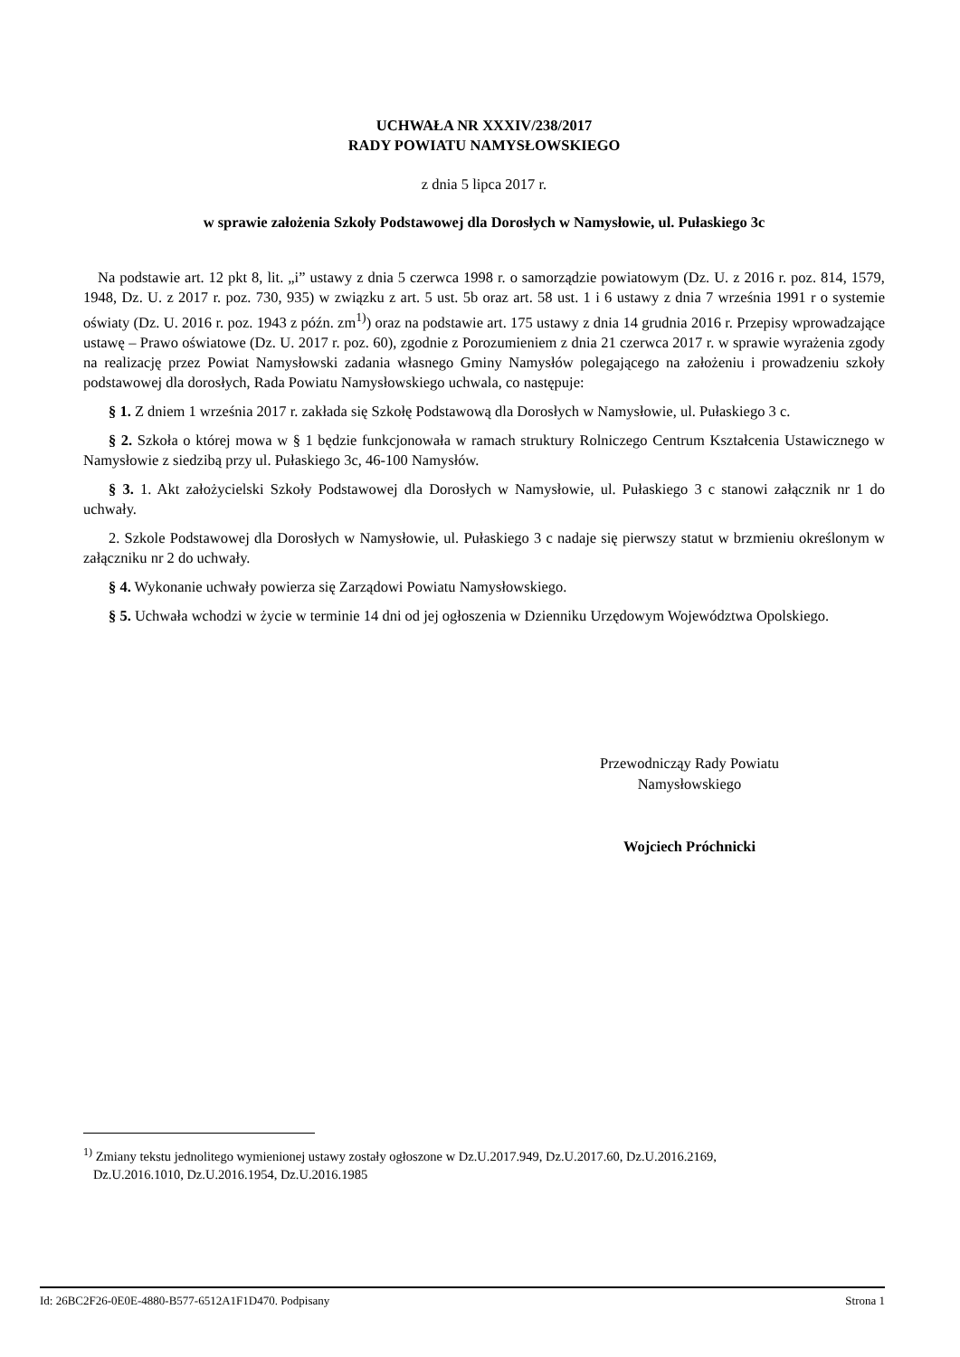UCHWAŁA NR XXXIV/238/2017
RADY POWIATU NAMYSŁOWSKIEGO
z dnia 5 lipca 2017 r.
w sprawie założenia Szkoły Podstawowej dla Dorosłych w Namysłowie, ul. Pułaskiego 3c
Na podstawie art. 12 pkt 8, lit. „i” ustawy z dnia 5 czerwca 1998 r. o samorządzie powiatowym (Dz. U. z 2016 r. poz. 814, 1579, 1948, Dz. U. z 2017 r. poz. 730, 935) w związku z art. 5 ust. 5b oraz art. 58 ust. 1 i 6 ustawy z dnia 7 września 1991 r o systemie oświaty (Dz. U. 2016 r. poz. 1943 z późn. zm<sup>1)</sup>) oraz na podstawie art. 175 ustawy z dnia 14 grudnia 2016 r. Przepisy wprowadzające ustawę – Prawo oświatowe (Dz. U. 2017 r. poz. 60), zgodnie z Porozumieniem z dnia 21 czerwca 2017 r. w sprawie wyrażenia zgody na realizację przez Powiat Namysłowski zadania własnego Gminy Namysłów polegającego na założeniu i prowadzeniu szkoły podstawowej dla dorosłych, Rada Powiatu Namysłowskiego uchwala, co następuje:
§ 1. Z dniem 1 września 2017 r. zakłada się Szkołę Podstawową dla Dorosłych w Namysłowie, ul. Pułaskiego 3 c.
§ 2. Szkoła o której mowa w § 1 będzie funkcjonowała w ramach struktury Rolniczego Centrum Kształcenia Ustawicznego w Namysłowie z siedzibą przy ul. Pułaskiego 3c, 46-100 Namysłów.
§ 3. 1. Akt założycielski Szkoły Podstawowej dla Dorosłych w Namysłowie, ul. Pułaskiego 3 c stanowi załącznik nr 1 do uchwały.
2. Szkole Podstawowej dla Dorosłych w Namysłowie, ul. Pułaskiego 3 c nadaje się pierwszy statut w brzmieniu określonym w załączniku nr 2 do uchwały.
§ 4. Wykonanie uchwały powierza się Zarządowi Powiatu Namysłowskiego.
§ 5. Uchwała wchodzi w życie w terminie 14 dni od jej ogłoszenia w Dzienniku Urzędowym Województwa Opolskiego.
Przewodnicząy Rady Powiatu
Namysłowskiego
Wojciech Próchnicki
<sup>1)</sup> Zmiany tekstu jednolitego wymienionej ustawy zostały ogłoszone w Dz.U.2017.949, Dz.U.2017.60, Dz.U.2016.2169,
Dz.U.2016.1010, Dz.U.2016.1954, Dz.U.2016.1985
Id: 26BC2F26-0E0E-4880-B577-6512A1F1D470. Podpisany Strona 1